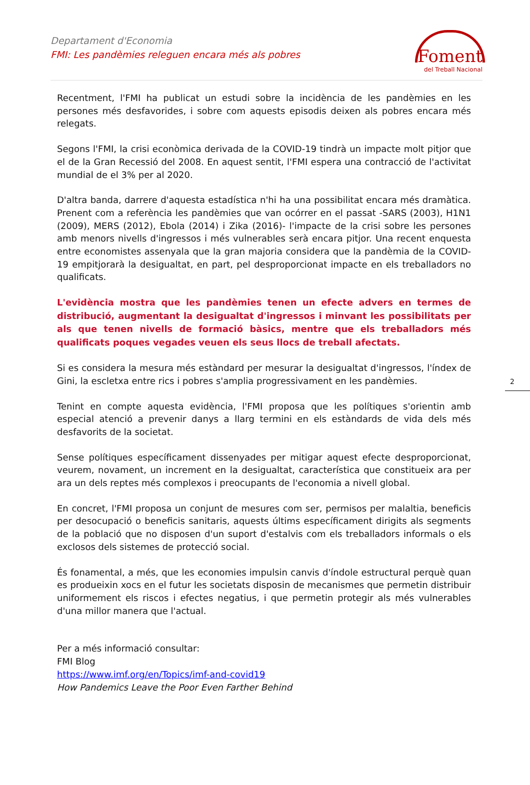Departament d'Economia
FMI: Les pandèmies releguen encara més als pobres
Foment
del Treball Nacional
2
Recentment, l'FMI ha publicat un estudi sobre la incidència de les pandèmies en les persones més desfavorides, i sobre com aquests episodis deixen als pobres encara més relegats.
Segons l'FMI, la crisi econòmica derivada de la COVID-19 tindrà un impacte molt pitjor que el de la Gran Recessió del 2008. En aquest sentit, l'FMI espera una contracció de l'activitat mundial de el 3% per al 2020.
D'altra banda, darrere d'aquesta estadística n'hi ha una possibilitat encara més dramàtica. Prenent com a referència les pandèmies que van ocórrer en el passat -SARS (2003), H1N1 (2009), MERS (2012), Ebola (2014) i Zika (2016)- l'impacte de la crisi sobre les persones amb menors nivells d'ingressos i més vulnerables serà encara pitjor. Una recent enquesta entre economistes assenyala que la gran majoria considera que la pandèmia de la COVID-19 empitjorarà la desigualtat, en part, pel desproporcionat impacte en els treballadors no qualificats.
L'evidència mostra que les pandèmies tenen un efecte advers en termes de distribució, augmentant la desigualtat d'ingressos i minvant les possibilitats per als que tenen nivells de formació bàsics, mentre que els treballadors més qualificats poques vegades veuen els seus llocs de treball afectats.
Si es considera la mesura més estàndard per mesurar la desigualtat d'ingressos, l'índex de Gini, la escletxa entre rics i pobres s'amplia progressivament en les pandèmies.
Tenint en compte aquesta evidència, l'FMI proposa que les polítiques s'orientin amb especial atenció a prevenir danys a llarg termini en els estàndards de vida dels més desfavorits de la societat.
Sense polítiques específicament dissenyades per mitigar aquest efecte desproporcionat, veurem, novament, un increment en la desigualtat, característica que constitueix ara per ara un dels reptes més complexos i preocupants de l'economia a nivell global.
En concret, l'FMI proposa un conjunt de mesures com ser, permisos per malaltia, beneficis per desocupació o beneficis sanitaris, aquests últims específicament dirigits als segments de la població que no disposen d'un suport d'estalvis com els treballadors informals o els exclosos dels sistemes de protecció social.
És fonamental, a més, que les economies impulsin canvis d'índole estructural perquè quan es produeixin xocs en el futur les societats disposin de mecanismes que permetin distribuir uniformement els riscos i efectes negatius, i que permetin protegir als més vulnerables d'una millor manera que l'actual.
Per a més informació consultar:
FMI Blog
https://www.imf.org/en/Topics/imf-and-covid19
How Pandemics Leave the Poor Even Farther Behind